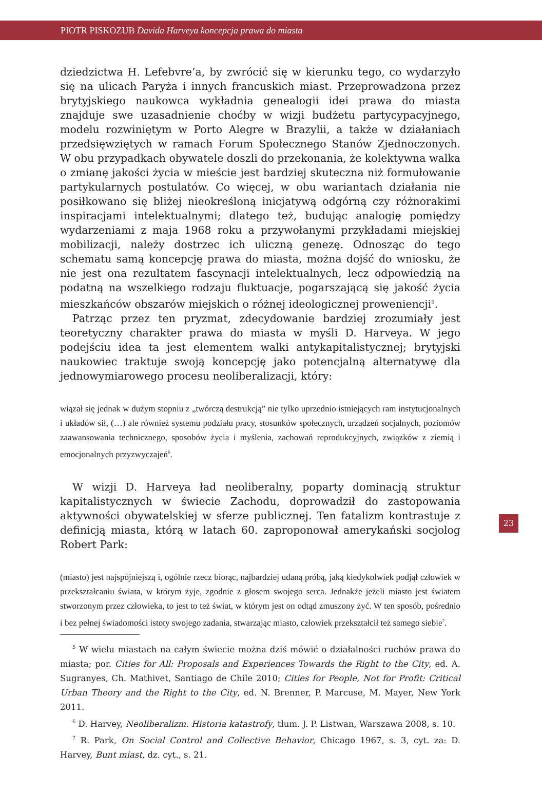PIOTR PISKOZUB Davida Harveya koncepcja prawa do miasta
dziedzictwa H. Lefebvre’a, by zwrócić się w kierunku tego, co wydarzyło się na ulicach Paryża i innych francuskich miast. Przeprowadzona przez brytyjskiego naukowca wykładnia genealogii idei prawa do miasta znajduje swe uzasadnienie choćby w wizji budżetu partycypacyjnego, modelu rozwiniętym w Porto Alegre w Brazylii, a także w działaniach przedsięwziętych w ramach Forum Społecznego Stanów Zjednoczonych. W obu przypadkach obywatele doszli do przekonania, że kolektywna walka o zmianę jakości życia w mieście jest bardziej skuteczna niż formułowanie partykularnych postulatów. Co więcej, w obu wariantach działania nie posiłkowano się bliżej nieokreśloną inicjatywą odgórną czy różnorakimi inspiracjami intelektualnymi; dlatego też, budując analogię pomiędzy wydarzeniami z maja 1968 roku a przywołanymi przykładami miejskiej mobilizacji, należy dostrzec ich uliczną genezę. Odnosząc do tego schematu samą koncepcję prawa do miasta, można dojść do wniosku, że nie jest ona rezultatem fascynacji intelektualnych, lecz odpowiedzią na podatną na wszelkiego rodzaju fluktuacje, pogarszającą się jakość życia mieszkańców obszarów miejskich o różnej ideologicznej proweniencji<sup>5</sup>.
Patrząc przez ten pryzmat, zdecydowanie bardziej zrozumiały jest teoretyczny charakter prawa do miasta w myśli D. Harveya. W jego podejściu idea ta jest elementem walki antykapitalistycznej; brytyjski naukowiec traktuje swoją koncepcję jako potencjalną alternatywę dla jednowymiarowego procesu neoliberalizacji, który:
wiązał się jednak w dużym stopniu z „twórczą destrukcją” nie tylko uprzednio istniejących ram instytucjonalnych i układów sił, (…) ale również systemu podziału pracy, stosunków społecznych, urządzeń socjalnych, poziomów zaawansowania technicznego, sposobów życia i myślenia, zachowań reprodukcyjnych, związków z ziemią i emocjonalnych przyzwyczajeń<sup>6</sup>.
W wizji D. Harveya ład neoliberalny, poparty dominacją struktur kapitalistycznych w świecie Zachodu, doprowadził do zastopowania aktywności obywatelskiej w sferze publicznej. Ten fatalizm kontrastuje z definicją miasta, którą w latach 60. zaproponował amerykański socjolog Robert Park:
(miasto) jest najspójniejszą i, ogólnie rzecz biorąc, najbardziej udaną próbą, jaką kiedykolwiek podjął człowiek w przekształcaniu świata, w którym żyje, zgodnie z głosem swojego serca. Jednakże jeżeli miasto jest światem stworzonym przez człowieka, to jest to też świat, w którym jest on odtąd zmuszony żyć. W ten sposób, pośrednio i bez pełnej świadomości istoty swojego zadania, stwarzając miasto, człowiek przekształcił też samego siebie<sup>7</sup>.
<sup>5</sup> W wielu miastach na całym świecie można dziś mówić o działalności ruchów prawa do miasta; por. Cities for All: Proposals and Experiences Towards the Right to the City, ed. A. Sugranyes, Ch. Mathivet, Santiago de Chile 2010; Cities for People, Not for Profit: Critical Urban Theory and the Right to the City, ed. N. Brenner, P. Marcuse, M. Mayer, New York 2011.
<sup>6</sup> D. Harvey, Neoliberalizm. Historia katastrofy, tłum. J. P. Listwan, Warszawa 2008, s. 10.
<sup>7</sup> R. Park, On Social Control and Collective Behavior, Chicago 1967, s. 3, cyt. za: D. Harvey, Bunt miast, dz. cyt., s. 21.
23